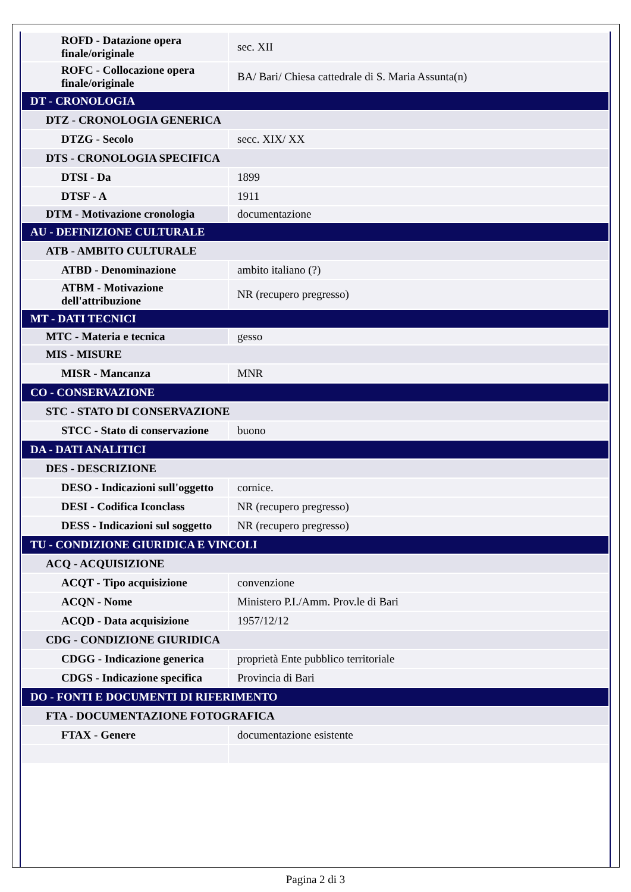| ROFD - Datazione opera finale/originale | sec. XII |
| ROFC - Collocazione opera finale/originale | BA/ Bari/ Chiesa cattedrale di S. Maria Assunta(n) |
| DT - CRONOLOGIA | |
| DTZ - CRONOLOGIA GENERICA | |
| DTZG - Secolo | secc. XIX/ XX |
| DTS - CRONOLOGIA SPECIFICA | |
| DTSI - Da | 1899 |
| DTSF - A | 1911 |
| DTM - Motivazione cronologia | documentazione |
| AU - DEFINIZIONE CULTURALE | |
| ATB - AMBITO CULTURALE | |
| ATBD - Denominazione | ambito italiano (?) |
| ATBM - Motivazione dell'attribuzione | NR (recupero pregresso) |
| MT - DATI TECNICI | |
| MTC - Materia e tecnica | gesso |
| MIS - MISURE | |
| MISR - Mancanza | MNR |
| CO - CONSERVAZIONE | |
| STC - STATO DI CONSERVAZIONE | |
| STCC - Stato di conservazione | buono |
| DA - DATI ANALITICI | |
| DES - DESCRIZIONE | |
| DESO - Indicazioni sull'oggetto | cornice. |
| DESI - Codifica Iconclass | NR (recupero pregresso) |
| DESS - Indicazioni sul soggetto | NR (recupero pregresso) |
| TU - CONDIZIONE GIURIDICA E VINCOLI | |
| ACQ - ACQUISIZIONE | |
| ACQT - Tipo acquisizione | convenzione |
| ACQN - Nome | Ministero P.I./Amm. Prov.le di Bari |
| ACQD - Data acquisizione | 1957/12/12 |
| CDG - CONDIZIONE GIURIDICA | |
| CDGG - Indicazione generica | proprietà Ente pubblico territoriale |
| CDGS - Indicazione specifica | Provincia di Bari |
| DO - FONTI E DOCUMENTI DI RIFERIMENTO | |
| FTA - DOCUMENTAZIONE FOTOGRAFICA | |
| FTAX - Genere | documentazione esistente |
Pagina 2 di 3